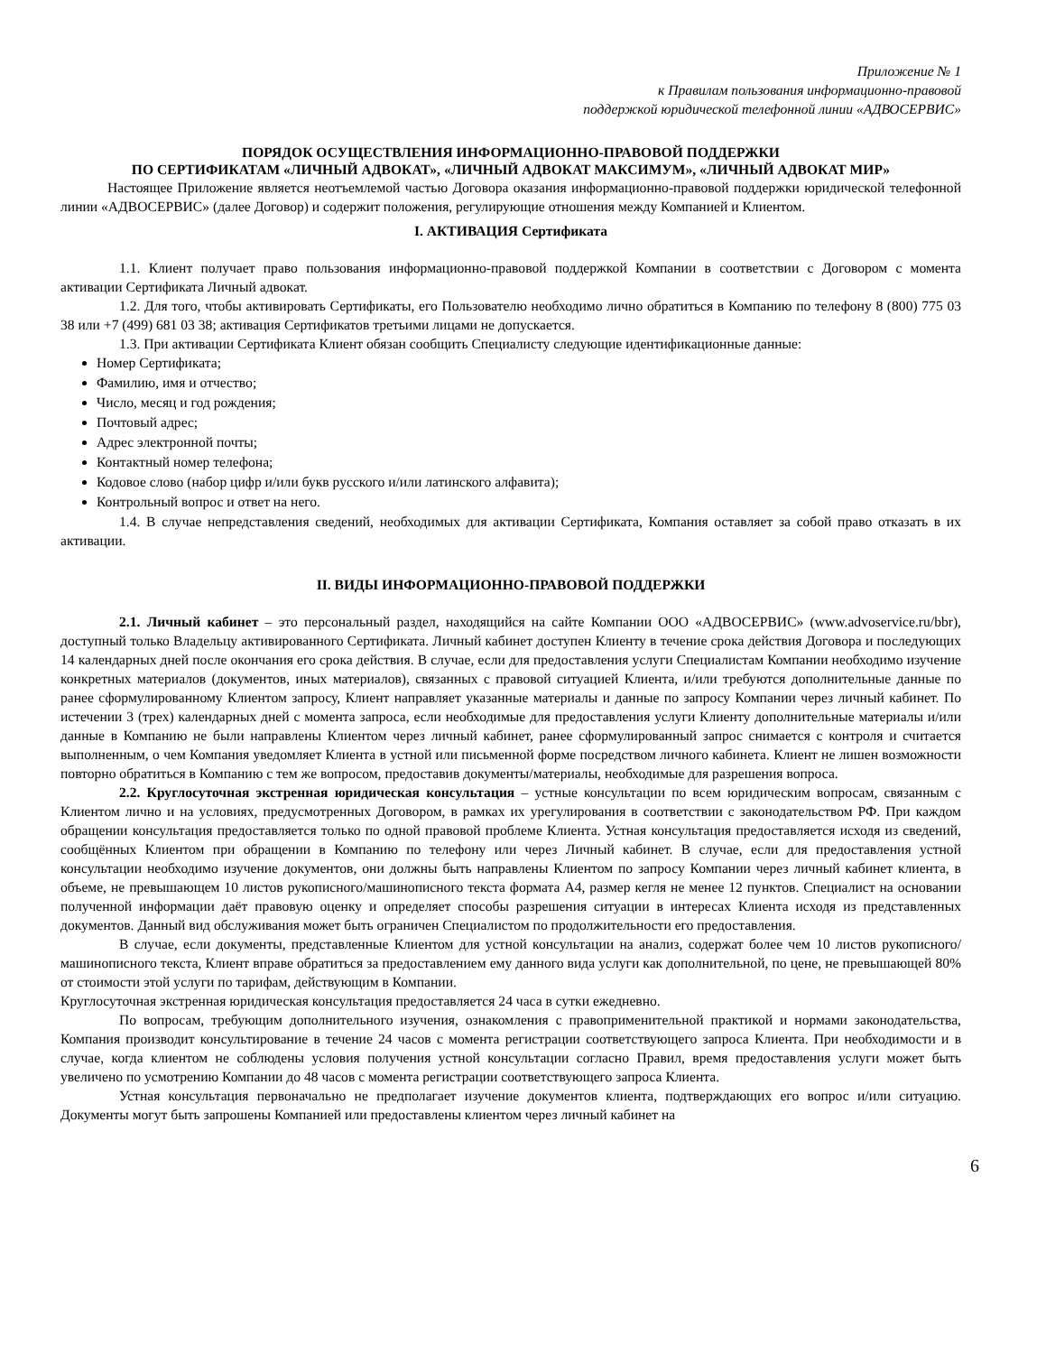Приложение № 1
к Правилам пользования информационно-правовой
поддержкой юридической телефонной линии «АДВОСЕРВИС»
ПОРЯДОК ОСУЩЕСТВЛЕНИЯ ИНФОРМАЦИОННО-ПРАВОВОЙ ПОДДЕРЖКИ
ПО СЕРТИФИКАТАМ «ЛИЧНЫЙ АДВОКАТ», «ЛИЧНЫЙ АДВОКАТ МАКСИМУМ», «ЛИЧНЫЙ АДВОКАТ МИР»
Настоящее Приложение является неотъемлемой частью Договора оказания информационно-правовой поддержки юридической телефонной линии «АДВОСЕРВИС» (далее Договор) и содержит положения, регулирующие отношения между Компанией и Клиентом.
I. АКТИВАЦИЯ Сертификата
1.1. Клиент получает право пользования информационно-правовой поддержкой Компании в соответствии с Договором с момента активации Сертификата Личный адвокат.
1.2. Для того, чтобы активировать Сертификаты, его Пользователю необходимо лично обратиться в Компанию по телефону 8 (800) 775 03 38 или +7 (499) 681 03 38; активация Сертификатов третьими лицами не допускается.
1.3. При активации Сертификата Клиент обязан сообщить Специалисту следующие идентификационные данные:
Номер Сертификата;
Фамилию, имя и отчество;
Число, месяц и год рождения;
Почтовый адрес;
Адрес электронной почты;
Контактный номер телефона;
Кодовое слово (набор цифр и/или букв русского и/или латинского алфавита);
Контрольный вопрос и ответ на него.
1.4. В случае непредставления сведений, необходимых для активации Сертификата, Компания оставляет за собой право отказать в их активации.
II. ВИДЫ ИНФОРМАЦИОННО-ПРАВОВОЙ ПОДДЕРЖКИ
2.1. Личный кабинет – это персональный раздел, находящийся на сайте Компании ООО «АДВОСЕРВИС» (www.advoservice.ru/bbr), доступный только Владельцу активированного Сертификата. Личный кабинет доступен Клиенту в течение срока действия Договора и последующих 14 календарных дней после окончания его срока действия. В случае, если для предоставления услуги Специалистам Компании необходимо изучение конкретных материалов (документов, иных материалов), связанных с правовой ситуацией Клиента, и/или требуются дополнительные данные по ранее сформулированному Клиентом запросу, Клиент направляет указанные материалы и данные по запросу Компании через личный кабинет. По истечении 3 (трех) календарных дней с момента запроса, если необходимые для предоставления услуги Клиенту дополнительные материалы и/или данные в Компанию не были направлены Клиентом через личный кабинет, ранее сформулированный запрос снимается с контроля и считается выполненным, о чем Компания уведомляет Клиента в устной или письменной форме посредством личного кабинета. Клиент не лишен возможности повторно обратиться в Компанию с тем же вопросом, предоставив документы/материалы, необходимые для разрешения вопроса.
2.2. Круглосуточная экстренная юридическая консультация – устные консультации по всем юридическим вопросам, связанным с Клиентом лично и на условиях, предусмотренных Договором, в рамках их урегулирования в соответствии с законодательством РФ. При каждом обращении консультация предоставляется только по одной правовой проблеме Клиента. Устная консультация предоставляется исходя из сведений, сообщённых Клиентом при обращении в Компанию по телефону или через Личный кабинет. В случае, если для предоставления устной консультации необходимо изучение документов, они должны быть направлены Клиентом по запросу Компании через личный кабинет клиента, в объеме, не превышающем 10 листов рукописного/машинописного текста формата А4, размер кегля не менее 12 пунктов. Специалист на основании полученной информации даёт правовую оценку и определяет способы разрешения ситуации в интересах Клиента исходя из представленных документов. Данный вид обслуживания может быть ограничен Специалистом по продолжительности его предоставления.
В случае, если документы, представленные Клиентом для устной консультации на анализ, содержат более чем 10 листов рукописного/машинописного текста, Клиент вправе обратиться за предоставлением ему данного вида услуги как дополнительной, по цене, не превышающей 80% от стоимости этой услуги по тарифам, действующим в Компании.
Круглосуточная экстренная юридическая консультация предоставляется 24 часа в сутки ежедневно.
По вопросам, требующим дополнительного изучения, ознакомления с правоприменительной практикой и нормами законодательства, Компания производит консультирование в течение 24 часов с момента регистрации соответствующего запроса Клиента. При необходимости и в случае, когда клиентом не соблюдены условия получения устной консультации согласно Правил, время предоставления услуги может быть увеличено по усмотрению Компании до 48 часов с момента регистрации соответствующего запроса Клиента.
Устная консультация первоначально не предполагает изучение документов клиента, подтверждающих его вопрос и/или ситуацию. Документы могут быть запрошены Компанией или предоставлены клиентом через личный кабинет на
6